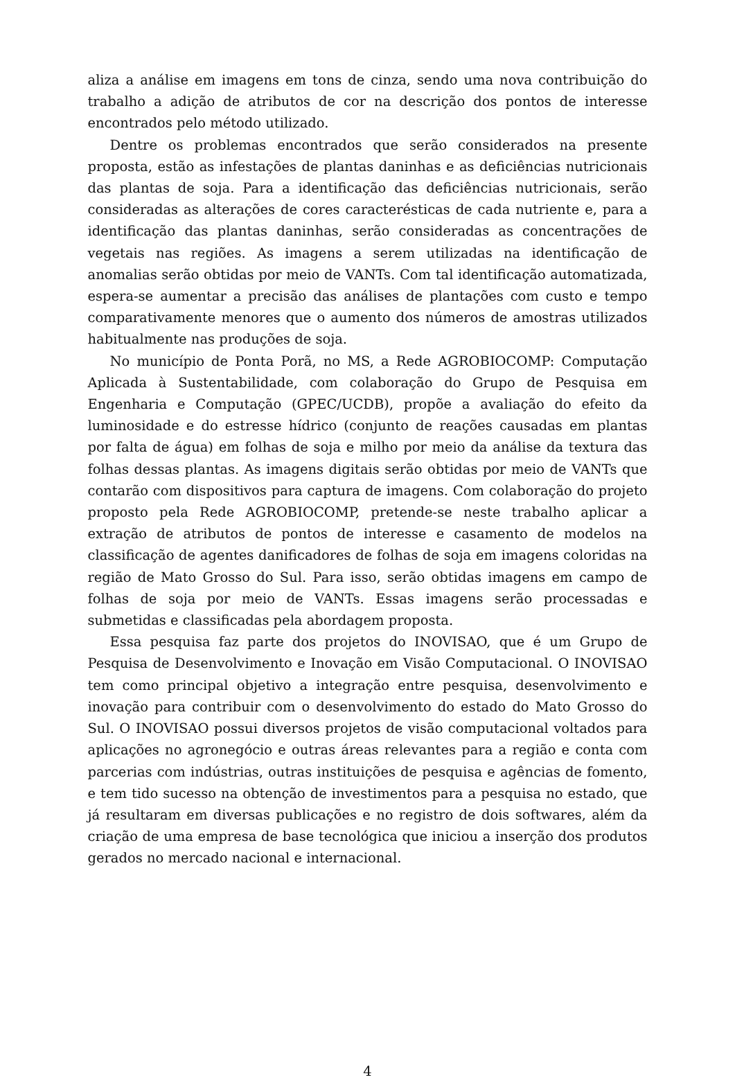aliza a análise em imagens em tons de cinza, sendo uma nova contribuição do trabalho a adição de atributos de cor na descrição dos pontos de interesse encontrados pelo método utilizado.
Dentre os problemas encontrados que serão considerados na presente proposta, estão as infestações de plantas daninhas e as deficiências nutricionais das plantas de soja. Para a identificação das deficiências nutricionais, serão consideradas as alterações de cores caracterésticas de cada nutriente e, para a identificação das plantas daninhas, serão consideradas as concentrações de vegetais nas regiões. As imagens a serem utilizadas na identificação de anomalias serão obtidas por meio de VANTs. Com tal identificação automatizada, espera-se aumentar a precisão das análises de plantações com custo e tempo comparativamente menores que o aumento dos números de amostras utilizados habitualmente nas produções de soja.
No município de Ponta Porã, no MS, a Rede AGROBIOCOMP: Computação Aplicada à Sustentabilidade, com colaboração do Grupo de Pesquisa em Engenharia e Computação (GPEC/UCDB), propõe a avaliação do efeito da luminosidade e do estresse hídrico (conjunto de reações causadas em plantas por falta de água) em folhas de soja e milho por meio da análise da textura das folhas dessas plantas. As imagens digitais serão obtidas por meio de VANTs que contarão com dispositivos para captura de imagens. Com colaboração do projeto proposto pela Rede AGROBIOCOMP, pretende-se neste trabalho aplicar a extração de atributos de pontos de interesse e casamento de modelos na classificação de agentes danificadores de folhas de soja em imagens coloridas na região de Mato Grosso do Sul. Para isso, serão obtidas imagens em campo de folhas de soja por meio de VANTs. Essas imagens serão processadas e submetidas e classificadas pela abordagem proposta.
Essa pesquisa faz parte dos projetos do INOVISAO, que é um Grupo de Pesquisa de Desenvolvimento e Inovação em Visão Computacional. O INOVISAO tem como principal objetivo a integração entre pesquisa, desenvolvimento e inovação para contribuir com o desenvolvimento do estado do Mato Grosso do Sul. O INOVISAO possui diversos projetos de visão computacional voltados para aplicações no agronegócio e outras áreas relevantes para a região e conta com parcerias com indústrias, outras instituições de pesquisa e agências de fomento, e tem tido sucesso na obtenção de investimentos para a pesquisa no estado, que já resultaram em diversas publicações e no registro de dois softwares, além da criação de uma empresa de base tecnológica que iniciou a inserção dos produtos gerados no mercado nacional e internacional.
4